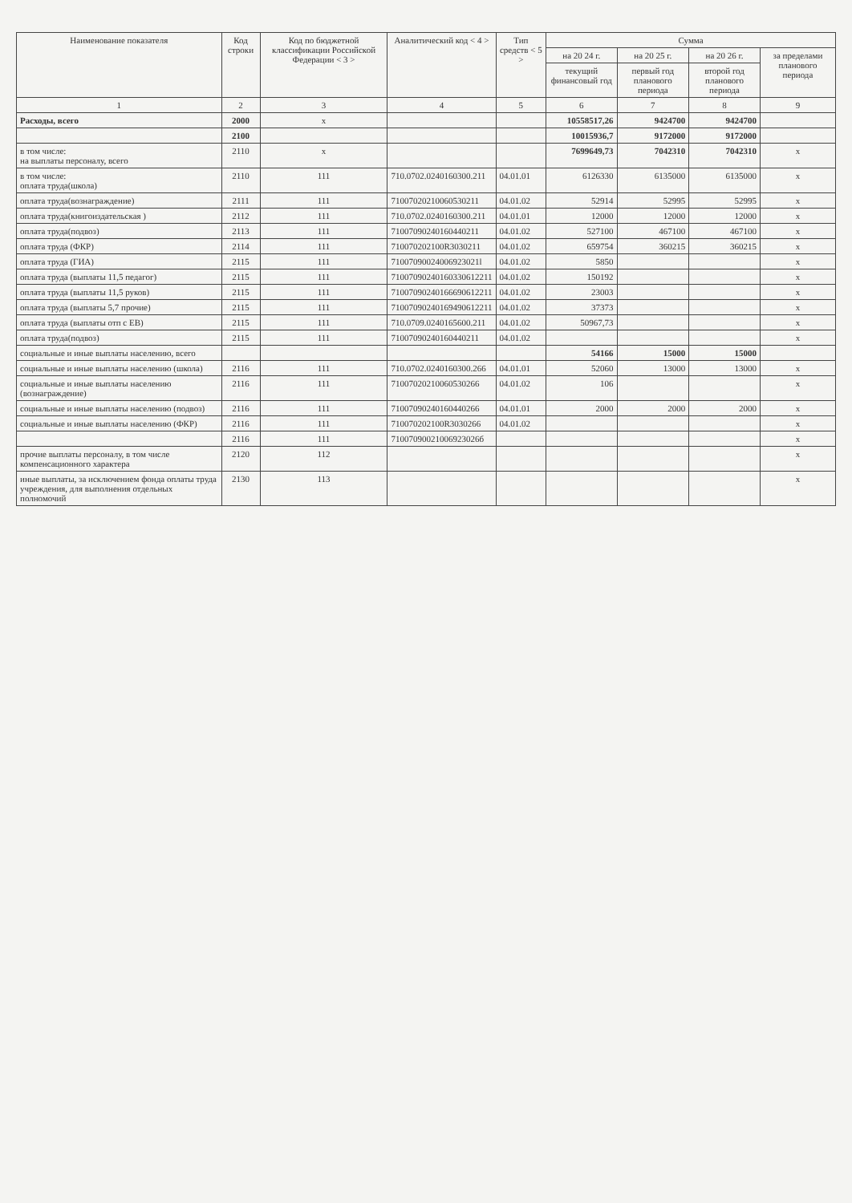| Наименование показателя | Код строки | Код по бюджетной классификации Российской Федерации < 3 > | Аналитический код < 4 > | Тип средств < 5 > | Сумма | | | |
| --- | --- | --- | --- | --- | --- | --- | --- | --- |
| | | | | | на 20 24 г. | на 20 25 г. | на 20 26 г. | за пределами планового периода |
| | | | | | текущий финансовый год | первый год планового периода | второй год планового периода | |
| 1 | 2 | 3 | 4 | 5 | 6 | 7 | 8 | 9 |
| Расходы, всего | 2000 | x | | | 10558517,26 | 9424700 | 9424700 | |
| | 2100 | | | | 10015936,7 | 9172000 | 9172000 | |
| в том числе: на выплаты персоналу, всего | 2110 | x | | | 7699649,73 | 7042310 | 7042310 | x |
| в том числе: оплата труда(школа) | 2110 | 111 | 710.0702.0240160300.211 | 04.01.01 | 6126330 | 6135000 | 6135000 | x |
| оплата труда(вознаграждение) | 2111 | 111 | 71007020210060530211 | 04.01.02 | 52914 | 52995 | 52995 | x |
| оплата труда(книгоиздательская ) | 2112 | 111 | 710.0702.0240160300.211 | 04.01.01 | 12000 | 12000 | 12000 | x |
| оплата труда(подвоз) | 2113 | 111 | 71007090240160440211 | 04.01.02 | 527100 | 467100 | 467100 | x |
| оплата труда (ФКР) | 2114 | 111 | 710070202100R3030211 | 04.01.02 | 659754 | 360215 | 360215 | x |
| оплата труда (ГИА) | 2115 | 111 | 71007090024006923021l | 04.01.02 | 5850 | | | x |
| оплата труда (выплаты 11,5 педагог) | 2115 | 111 | 71007090240160330612211 | 04.01.02 | 150192 | | | x |
| оплата труда (выплаты 11,5 руков) | 2115 | 111 | 71007090240166690612211 | 04.01.02 | 23003 | | | x |
| оплата труда (выплаты 5,7 прочие) | 2115 | 111 | 71007090240169490612211 | 04.01.02 | 37373 | | | x |
| оплата труда (выплаты отп с ЕВ) | 2115 | 111 | 710.0709.0240165600.211 | 04.01.02 | 50967,73 | | | x |
| оплата труда(подвоз) | 2115 | 111 | 71007090240160440211 | 04.01.02 | | | | x |
| социальные и иные выплаты населению, всего | | | | | 54166 | 15000 | 15000 | |
| социальные и иные выплаты населению (школа) | 2116 | 111 | 710.0702.0240160300.266 | 04.01.01 | 52060 | 13000 | 13000 | x |
| социальные и иные выплаты населению (вознаграждение) | 2116 | 111 | 71007020210060530266 | 04.01.02 | 106 | | | x |
| социальные и иные выплаты населению (подвоз) | 2116 | 111 | 71007090240160440266 | 04.01.01 | 2000 | 2000 | 2000 | x |
| социальные и иные выплаты населению (ФКР) | 2116 | 111 | 710070202100R3030266 | 04.01.02 | | | | x |
| | 2116 | 111 | 71007090021006923026б | | | | | x |
| прочие выплаты персоналу, в том числе компенсационного характера | 2120 | 112 | | | | | | x |
| иные выплаты, за исключением фонда оплаты труда учреждения, для выполнения отдельных полномочий | 2130 | 113 | | | | | | x |